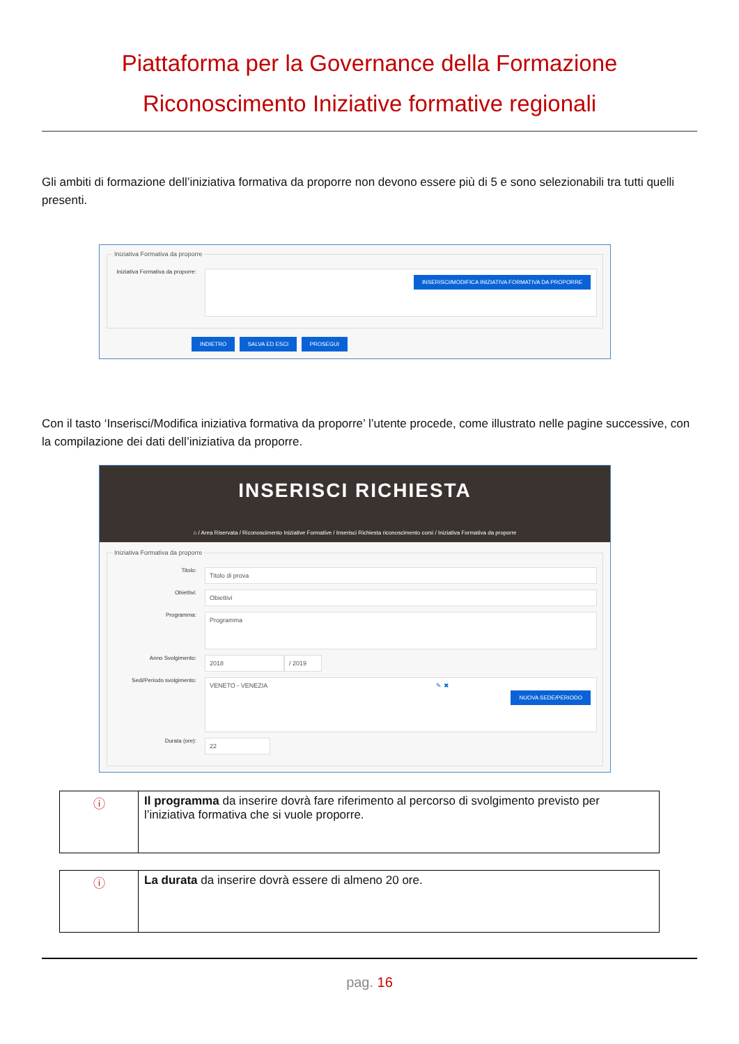Piattaforma per la Governance della Formazione
Riconoscimento Iniziative formative regionali
Gli ambiti di formazione dell’iniziativa formativa da proporre non devono essere più di 5 e sono selezionabili tra tutti quelli presenti.
Iniziativa Formativa da proporre
Iniziativa Formativa da proporre:
INSERISCI/MODIFICA INIZIATIVA FORMATIVA DA PROPORRE
INDIETRO SALVA ED ESCI PROSEGUI
Con il tasto ‘Inserisci/Modifica iniziativa formativa da proporre’ l’utente procede, come illustrato nelle pagine successive, con la compilazione dei dati dell’iniziativa da proporre.
INSERISCI RICHIESTA
⌂ / Area Riservata / Riconoscimento Iniziative Formative / Inserisci Richiesta riconoscimento corsi / Iniziativa Formativa da proporre
Iniziativa Formativa da proporre
Titolo:
Titolo di prova
Obiettivi:
Obiettivi
Programma:
Programma
Anno Svolgimento:
2018 / 2019
Sedi/Periodo svolgimento:
VENETO - VENEZIA ✎ ✖
NUOVA SEDE/PERIODO
Durata (ore):
22
| ⓘ | Il programma da inserire dovrà fare riferimento al percorso di svolgimento previsto per l’iniziativa formativa che si vuole proporre. |
| ⓘ | La durata da inserire dovrà essere di almeno 20 ore. |
pag. 16